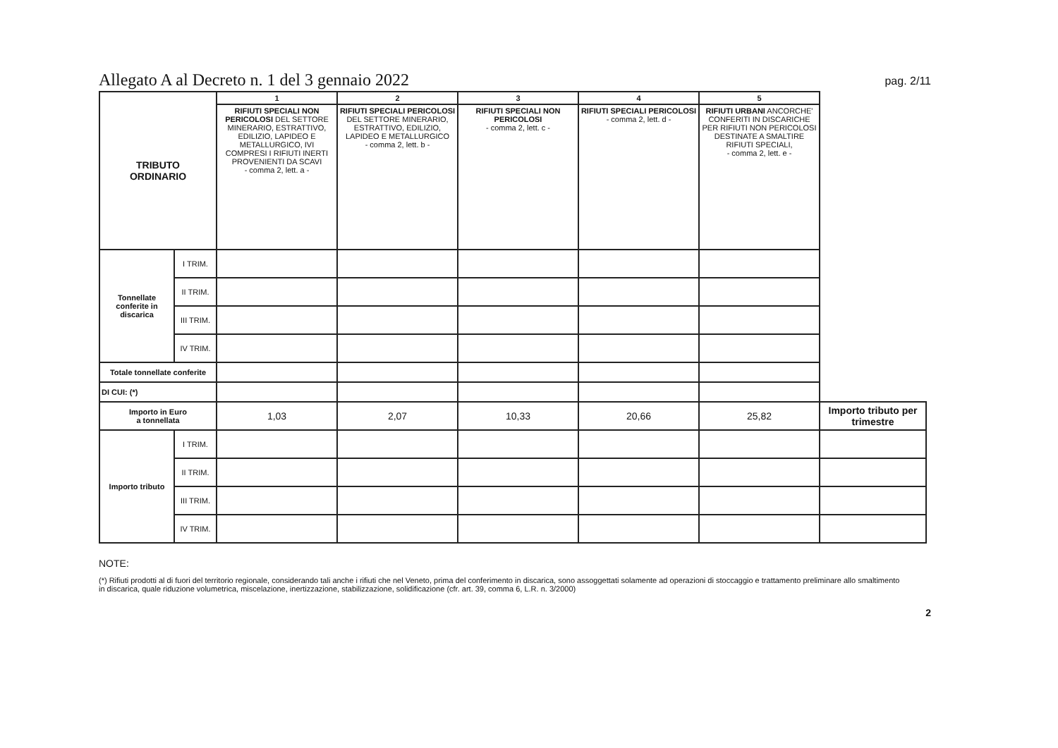Allegato A al Decreto n. 1 del 3 gennaio 2022
pag. 2/11
| TRIBUTO ORDINARIO | | 1 | 2 | 3 | 4 | 5 | |
| | | RIFIUTI SPECIALI NON PERICOLOSI DEL SETTORE MINERARIO, ESTRATTIVO, EDILIZIO, LAPIDEO E METALLURGICO, IVI COMPRESI I RIFIUTI INERTI PROVENIENTI DA SCAVI - comma 2, lett. a - | RIFIUTI SPECIALI PERICOLOSI DEL SETTORE MINERARIO, ESTRATTIVO, EDILIZIO, LAPIDEO E METALLURGICO - comma 2, lett. b - | RIFIUTI SPECIALI NON PERICOLOSI - comma 2, lett. c - | RIFIUTI SPECIALI PERICOLOSI - comma 2, lett. d - | RIFIUTI URBANI ANCORCHE' CONFERITI IN DISCARICHE PER RIFIUTI NON PERICOLOSI DESTINATE A SMALTIRE RIFIUTI SPECIALI, - comma 2, lett. e - | |
| Tonnellate conferite in discarica | I TRIM. | | | | | | |
| | II TRIM. | | | | | | |
| | III TRIM. | | | | | | |
| | IV TRIM. | | | | | | |
| Totale tonnellate conferite | | | | | | | |
| DI CUI: (*) | | | | | | | |
| Importo in Euro a tonnellata | | 1,03 | 2,07 | 10,33 | 20,66 | 25,82 | Importo tributo per trimestre |
| Importo tributo | I TRIM. | | | | | | |
| | II TRIM. | | | | | | |
| | III TRIM. | | | | | | |
| | IV TRIM. | | | | | | |
NOTE:
(*) Rifiuti prodotti al di fuori del territorio regionale, considerando tali anche i rifiuti che nel Veneto, prima del conferimento in discarica, sono assoggettati solamente ad operazioni di stoccaggio e trattamento preliminare allo smaltimento in discarica, quale riduzione volumetrica, miscelazione, inertizzazione, stabilizzazione, solidificazione (cfr. art. 39, comma 6, L.R. n. 3/2000)
2